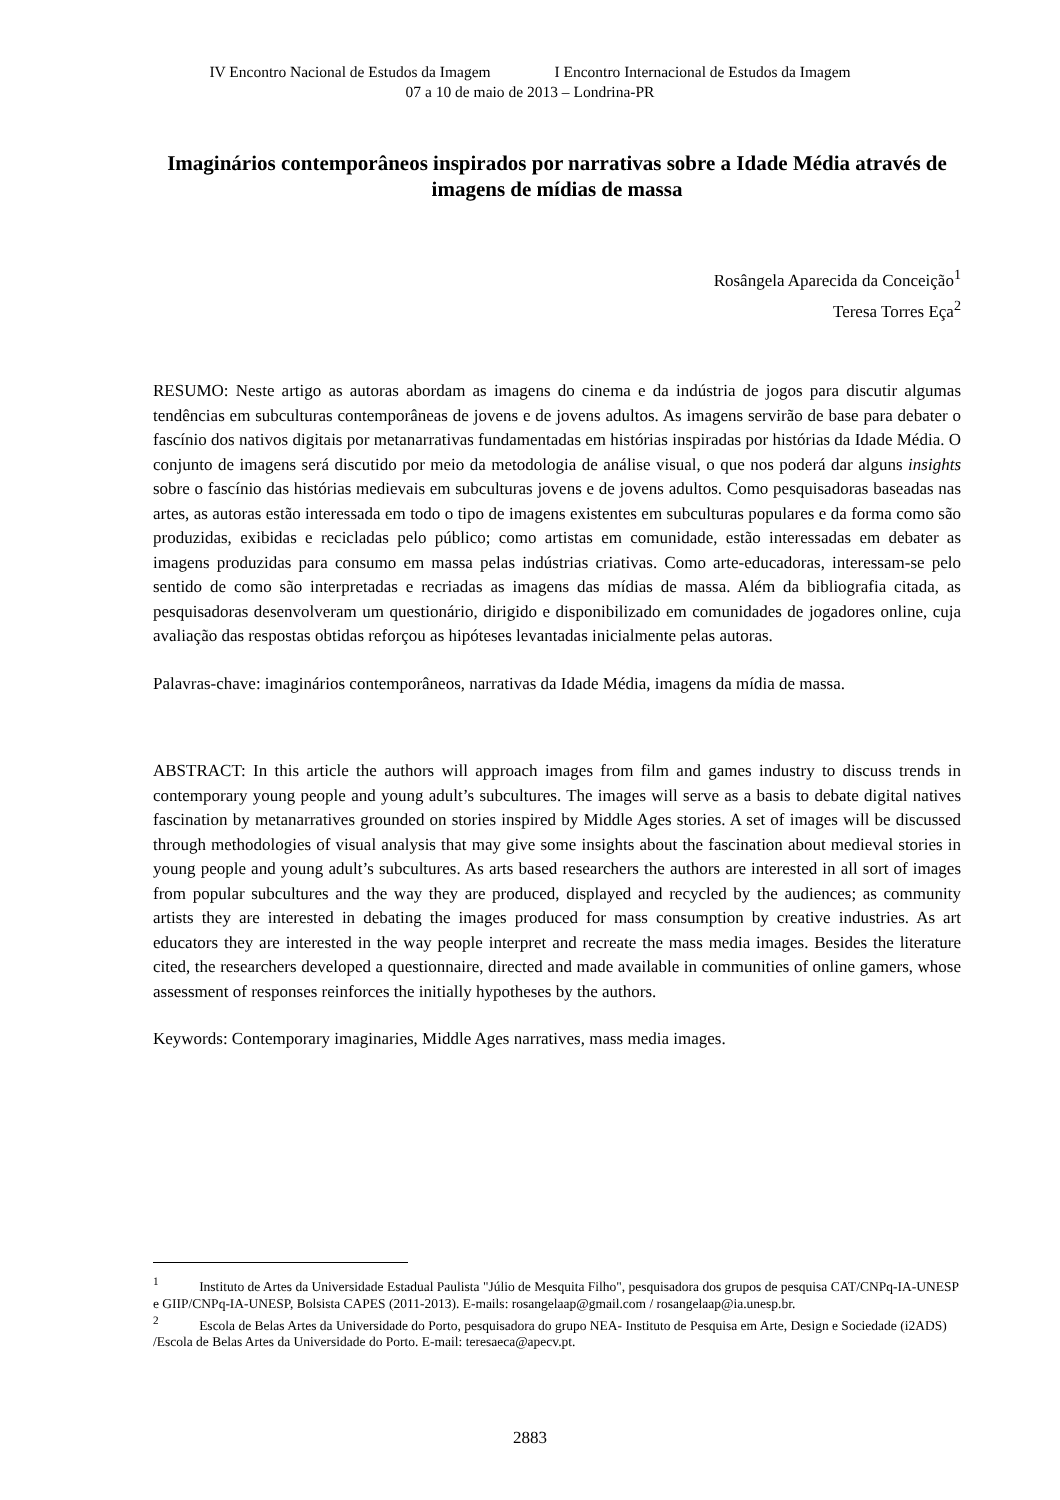IV Encontro Nacional de Estudos da Imagem I Encontro Internacional de Estudos da Imagem
07 a 10 de maio de 2013 – Londrina-PR
Imaginários contemporâneos inspirados por narrativas sobre a Idade Média através de imagens de mídias de massa
Rosângela Aparecida da Conceição<sup>1</sup>
Teresa Torres Eça<sup>2</sup>
RESUMO: Neste artigo as autoras abordam as imagens do cinema e da indústria de jogos para discutir algumas tendências em subculturas contemporâneas de jovens e de jovens adultos. As imagens servirão de base para debater o fascínio dos nativos digitais por metanarrativas fundamentadas em histórias inspiradas por histórias da Idade Média. O conjunto de imagens será discutido por meio da metodologia de análise visual, o que nos poderá dar alguns insights sobre o fascínio das histórias medievais em subculturas jovens e de jovens adultos. Como pesquisadoras baseadas nas artes, as autoras estão interessada em todo o tipo de imagens existentes em subculturas populares e da forma como são produzidas, exibidas e recicladas pelo público; como artistas em comunidade, estão interessadas em debater as imagens produzidas para consumo em massa pelas indústrias criativas. Como arte-educadoras, interessam-se pelo sentido de como são interpretadas e recriadas as imagens das mídias de massa. Além da bibliografia citada, as pesquisadoras desenvolveram um questionário, dirigido e disponibilizado em comunidades de jogadores online, cuja avaliação das respostas obtidas reforçou as hipóteses levantadas inicialmente pelas autoras.
Palavras-chave: imaginários contemporâneos, narrativas da Idade Média, imagens da mídia de massa.
ABSTRACT: In this article the authors will approach images from film and games industry to discuss trends in contemporary young people and young adult’s subcultures. The images will serve as a basis to debate digital natives fascination by metanarratives grounded on stories inspired by Middle Ages stories. A set of images will be discussed through methodologies of visual analysis that may give some insights about the fascination about medieval stories in young people and young adult’s subcultures. As arts based researchers the authors are interested in all sort of images from popular subcultures and the way they are produced, displayed and recycled by the audiences; as community artists they are interested in debating the images produced for mass consumption by creative industries. As art educators they are interested in the way people interpret and recreate the mass media images. Besides the literature cited, the researchers developed a questionnaire, directed and made available in communities of online gamers, whose assessment of responses reinforces the initially hypotheses by the authors.
Keywords: Contemporary imaginaries, Middle Ages narratives, mass media images.
<sup>1</sup> Instituto de Artes da Universidade Estadual Paulista "Júlio de Mesquita Filho", pesquisadora dos grupos de pesquisa CAT/CNPq-IA-UNESP e GIIP/CNPq-IA-UNESP, Bolsista CAPES (2011-2013). E-mails: rosangelaap@gmail.com / rosangelaap@ia.unesp.br.
<sup>2</sup> Escola de Belas Artes da Universidade do Porto, pesquisadora do grupo NEA- Instituto de Pesquisa em Arte, Design e Sociedade (i2ADS) /Escola de Belas Artes da Universidade do Porto. E-mail: teresaeca@apecv.pt.
2883